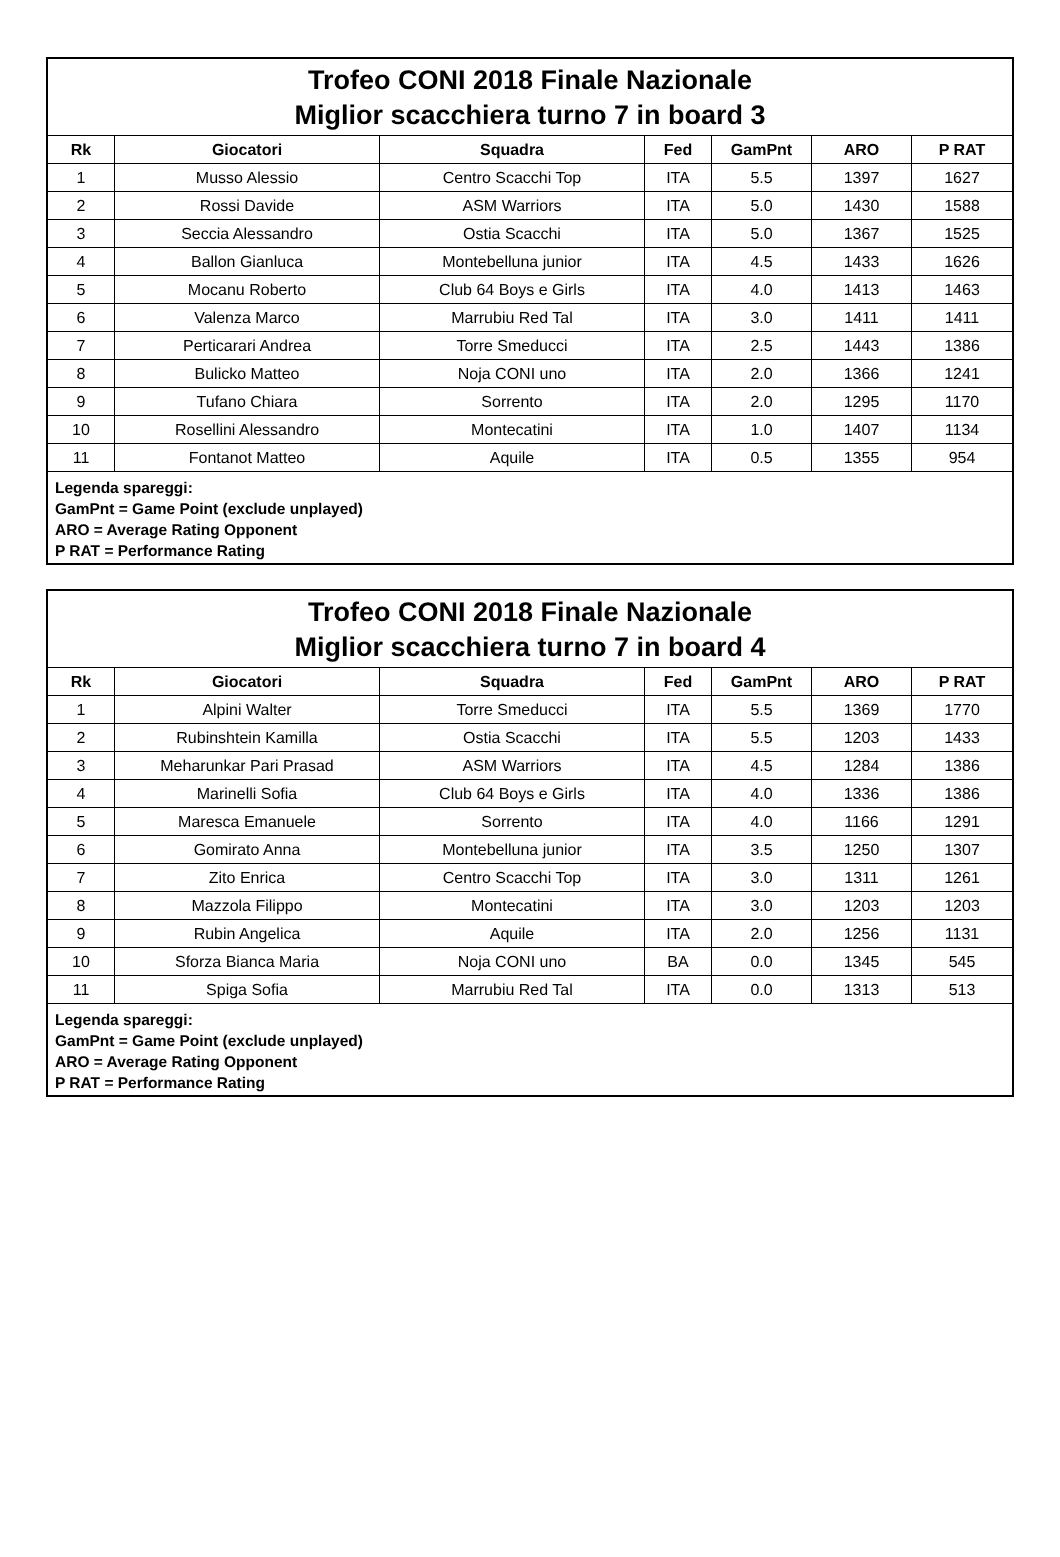Trofeo CONI 2018 Finale Nazionale
Miglior scacchiera turno 7 in board 3
| Rk | Giocatori | Squadra | Fed | GamPnt | ARO | P RAT |
| --- | --- | --- | --- | --- | --- | --- |
| 1 | Musso Alessio | Centro Scacchi Top | ITA | 5.5 | 1397 | 1627 |
| 2 | Rossi Davide | ASM Warriors | ITA | 5.0 | 1430 | 1588 |
| 3 | Seccia Alessandro | Ostia Scacchi | ITA | 5.0 | 1367 | 1525 |
| 4 | Ballon Gianluca | Montebelluna junior | ITA | 4.5 | 1433 | 1626 |
| 5 | Mocanu Roberto | Club 64 Boys e Girls | ITA | 4.0 | 1413 | 1463 |
| 6 | Valenza Marco | Marrubiu Red Tal | ITA | 3.0 | 1411 | 1411 |
| 7 | Perticarari Andrea | Torre Smeducci | ITA | 2.5 | 1443 | 1386 |
| 8 | Bulicko Matteo | Noja CONI uno | ITA | 2.0 | 1366 | 1241 |
| 9 | Tufano Chiara | Sorrento | ITA | 2.0 | 1295 | 1170 |
| 10 | Rosellini Alessandro | Montecatini | ITA | 1.0 | 1407 | 1134 |
| 11 | Fontanot Matteo | Aquile | ITA | 0.5 | 1355 | 954 |
Legenda spareggi:
GamPnt = Game Point (exclude unplayed)
ARO = Average Rating Opponent
P RAT = Performance Rating
Trofeo CONI 2018 Finale Nazionale
Miglior scacchiera turno 7 in board 4
| Rk | Giocatori | Squadra | Fed | GamPnt | ARO | P RAT |
| --- | --- | --- | --- | --- | --- | --- |
| 1 | Alpini Walter | Torre Smeducci | ITA | 5.5 | 1369 | 1770 |
| 2 | Rubinshtein Kamilla | Ostia Scacchi | ITA | 5.5 | 1203 | 1433 |
| 3 | Meharunkar Pari Prasad | ASM Warriors | ITA | 4.5 | 1284 | 1386 |
| 4 | Marinelli Sofia | Club 64 Boys e Girls | ITA | 4.0 | 1336 | 1386 |
| 5 | Maresca Emanuele | Sorrento | ITA | 4.0 | 1166 | 1291 |
| 6 | Gomirato Anna | Montebelluna junior | ITA | 3.5 | 1250 | 1307 |
| 7 | Zito Enrica | Centro Scacchi Top | ITA | 3.0 | 1311 | 1261 |
| 8 | Mazzola Filippo | Montecatini | ITA | 3.0 | 1203 | 1203 |
| 9 | Rubin Angelica | Aquile | ITA | 2.0 | 1256 | 1131 |
| 10 | Sforza Bianca Maria | Noja CONI uno | BA | 0.0 | 1345 | 545 |
| 11 | Spiga Sofia | Marrubiu Red Tal | ITA | 0.0 | 1313 | 513 |
Legenda spareggi:
GamPnt = Game Point (exclude unplayed)
ARO = Average Rating Opponent
P RAT = Performance Rating